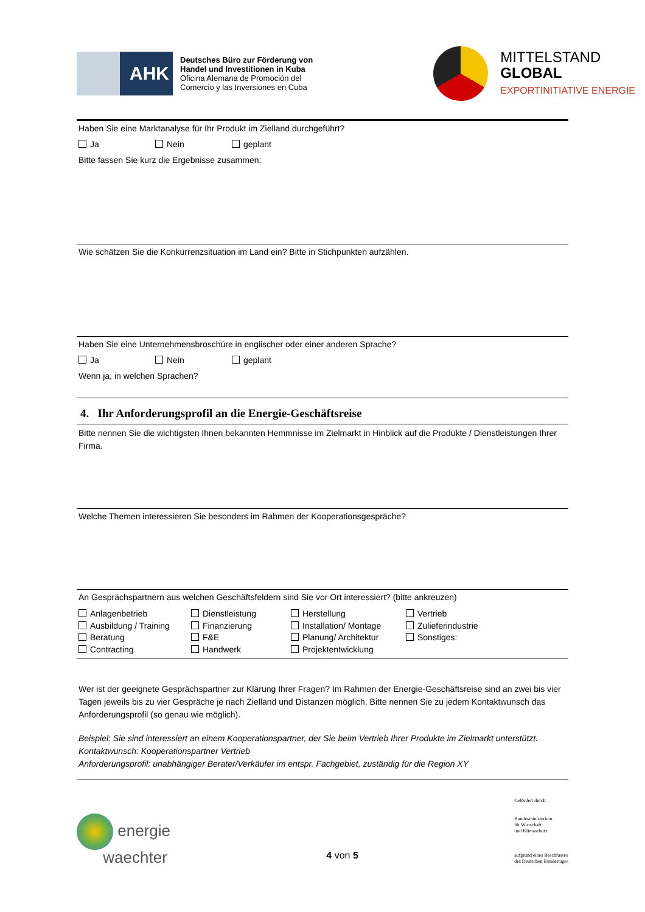AHK
Deutsches Büro zur Förderung von
Handel und Investitionen in Kuba
Oficina Alemana de Promoción del
Comercio y las Inversiones en Cuba
MITTELSTAND
GLOBAL
EXPORTINITIATIVE ENERGIE
Haben Sie eine Marktanalyse für Ihr Produkt im Zielland durchgeführt?
Ja Nein geplant
Bitte fassen Sie kurz die Ergebnisse zusammen:
Wie schätzen Sie die Konkurrenzsituation im Land ein? Bitte in Stichpunkten aufzählen.
Haben Sie eine Unternehmensbroschüre in englischer oder einer anderen Sprache?
Ja Nein geplant
Wenn ja, in welchen Sprachen?
4. Ihr Anforderungsprofil an die Energie-Geschäftsreise
Bitte nennen Sie die wichtigsten Ihnen bekannten Hemmnisse im Zielmarkt in Hinblick auf die Produkte / Dienstleistungen Ihrer Firma.
Welche Themen interessieren Sie besonders im Rahmen der Kooperationsgespräche?
An Gesprächspartnern aus welchen Geschäftsfeldern sind Sie vor Ort interessiert? (bitte ankreuzen)
Anlagenbetrieb
Dienstleistung
Herstellung
Vertrieb
Ausbildung / Training
Finanzierung
Installation/ Montage
Zulieferindustrie
Beratung
F&E
Planung/ Architektur
Sonstiges:
Contracting
Handwerk
Projektentwicklung
Wer ist der geeignete Gesprächspartner zur Klärung Ihrer Fragen? Im Rahmen der Energie-Geschäftsreise sind an zwei bis vier Tagen jeweils bis zu vier Gespräche je nach Zielland und Distanzen möglich. Bitte nennen Sie zu jedem Kontaktwunsch das Anforderungsprofil (so genau wie möglich).
Beispiel: Sie sind interessiert an einem Kooperationspartner, der Sie beim Vertrieb Ihrer Produkte im Zielmarkt unterstützt.
Kontaktwunsch: Kooperationspartner Vertrieb
Anforderungsprofil: unabhängiger Berater/Verkäufer im entspr. Fachgebiet, zuständig für die Region XY
energie
waechter
4 von 5
Gefördert durch:
Bundesministerium
für Wirtschaft
und Klimaschutz
aufgrund eines Beschlusses
des Deutschen Bundestages